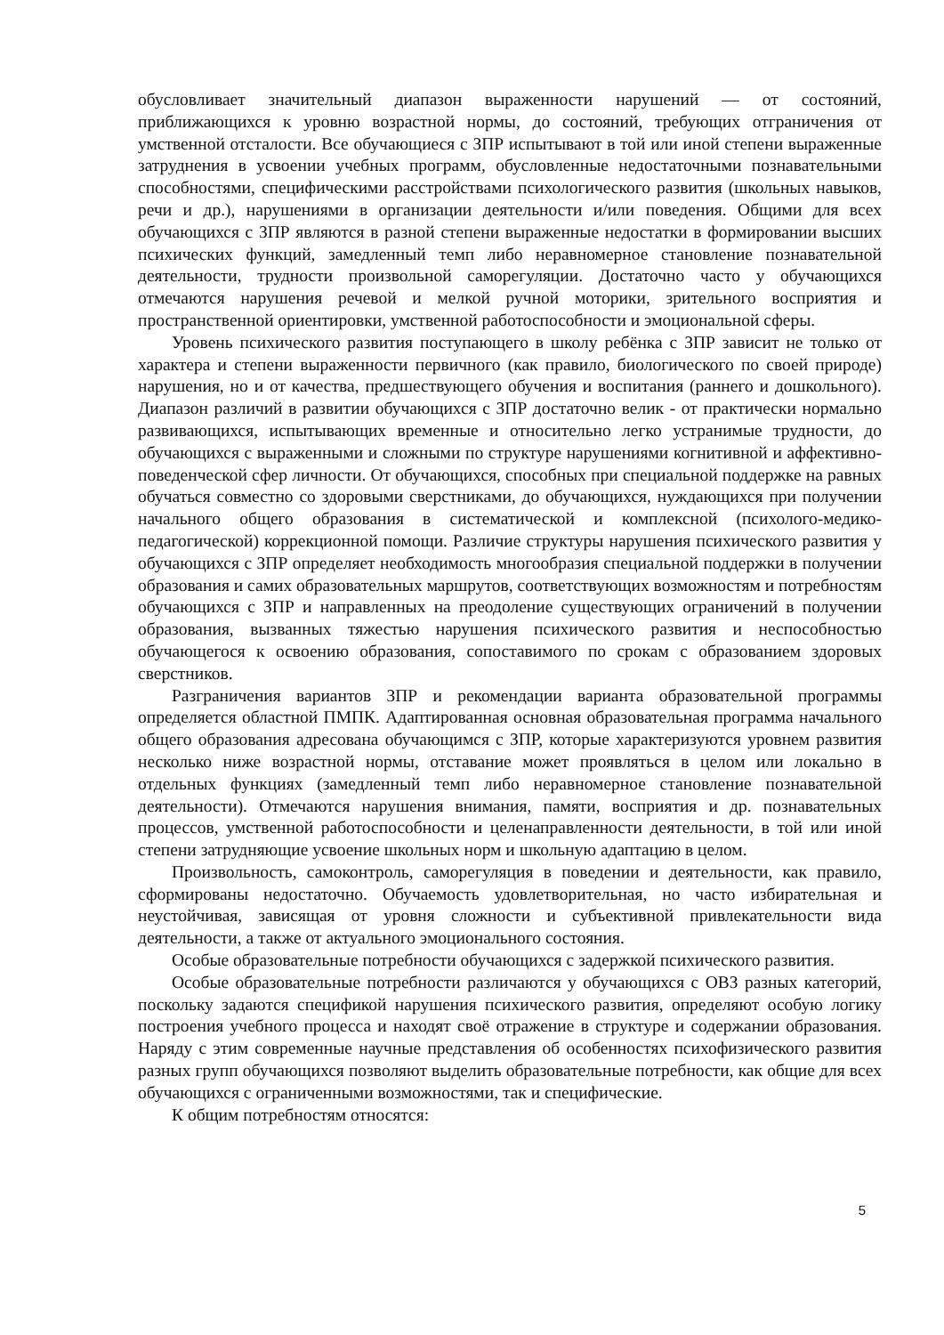обусловливает значительный диапазон выраженности нарушений — от состояний, приближающихся к уровню возрастной нормы, до состояний, требующих отграничения от умственной отсталости. Все обучающиеся с ЗПР испытывают в той или иной степени выраженные затруднения в усвоении учебных программ, обусловленные недостаточными познавательными способностями, специфическими расстройствами психологического развития (школьных навыков, речи и др.), нарушениями в организации деятельности и/или поведения. Общими для всех обучающихся с ЗПР являются в разной степени выраженные недостатки в формировании высших психических функций, замедленный темп либо неравномерное становление познавательной деятельности, трудности произвольной саморегуляции. Достаточно часто у обучающихся отмечаются нарушения речевой и мелкой ручной моторики, зрительного восприятия и пространственной ориентировки, умственной работоспособности и эмоциональной сферы.
Уровень психического развития поступающего в школу ребёнка с ЗПР зависит не только от характера и степени выраженности первичного (как правило, биологического по своей природе) нарушения, но и от качества, предшествующего обучения и воспитания (раннего и дошкольного). Диапазон различий в развитии обучающихся с ЗПР достаточно велик - от практически нормально развивающихся, испытывающих временные и относительно легко устранимые трудности, до обучающихся с выраженными и сложными по структуре нарушениями когнитивной и аффективно-поведенческой сфер личности. От обучающихся, способных при специальной поддержке на равных обучаться совместно со здоровыми сверстниками, до обучающихся, нуждающихся при получении начального общего образования в систематической и комплексной (психолого-медико-педагогической) коррекционной помощи. Различие структуры нарушения психического развития у обучающихся с ЗПР определяет необходимость многообразия специальной поддержки в получении образования и самих образовательных маршрутов, соответствующих возможностям и потребностям обучающихся с ЗПР и направленных на преодоление существующих ограничений в получении образования, вызванных тяжестью нарушения психического развития и неспособностью обучающегося к освоению образования, сопоставимого по срокам с образованием здоровых сверстников.
Разграничения вариантов ЗПР и рекомендации варианта образовательной программы определяется областной ПМПК. Адаптированная основная образовательная программа начального общего образования адресована обучающимся с ЗПР, которые характеризуются уровнем развития несколько ниже возрастной нормы, отставание может проявляться в целом или локально в отдельных функциях (замедленный темп либо неравномерное становление познавательной деятельности). Отмечаются нарушения внимания, памяти, восприятия и др. познавательных процессов, умственной работоспособности и целенаправленности деятельности, в той или иной степени затрудняющие усвоение школьных норм и школьную адаптацию в целом.
Произвольность, самоконтроль, саморегуляция в поведении и деятельности, как правило, сформированы недостаточно. Обучаемость удовлетворительная, но часто избирательная и неустойчивая, зависящая от уровня сложности и субъективной привлекательности вида деятельности, а также от актуального эмоционального состояния.
Особые образовательные потребности обучающихся с задержкой психического развития.
Особые образовательные потребности различаются у обучающихся с ОВЗ разных категорий, поскольку задаются спецификой нарушения психического развития, определяют особую логику построения учебного процесса и находят своё отражение в структуре и содержании образования. Наряду с этим современные научные представления об особенностях психофизического развития разных групп обучающихся позволяют выделить образовательные потребности, как общие для всех обучающихся с ограниченными возможностями, так и специфические.
К общим потребностям относятся:
5